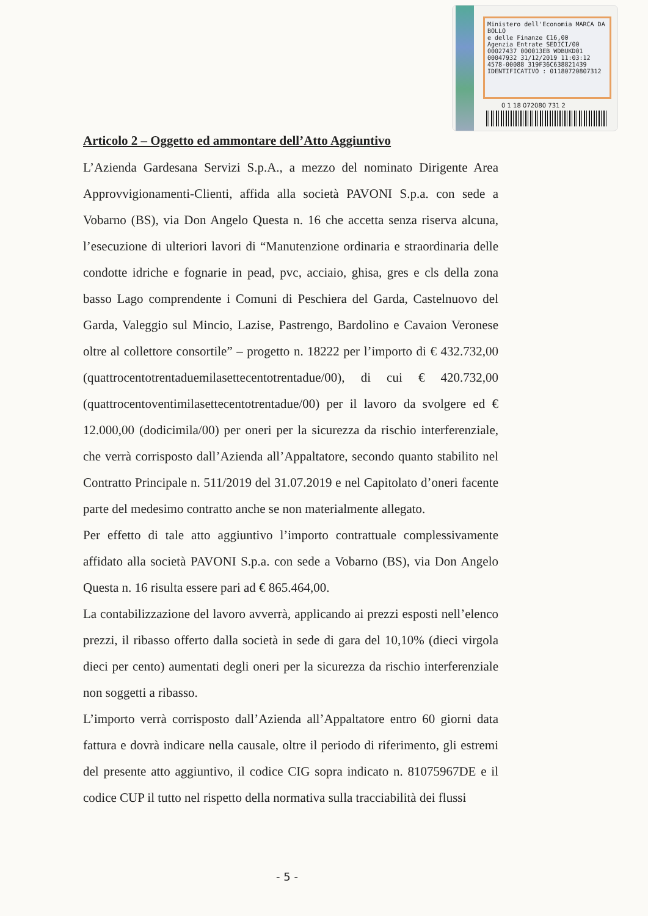Ministero dell'Economia MARCA DA BOLLO
e delle Finanze €16,00
Agenzia Entrate SEDICI/00
00027437 000013EB WDBUKD01
00047932 31/12/2019 11:03:12
4578-00088 319F36C638821439
IDENTIFICATIVO : 01180720807312
0 1 18 072080 731 2
Articolo 2 – Oggetto ed ammontare dell’Atto Aggiuntivo
L’Azienda Gardesana Servizi S.p.A., a mezzo del nominato Dirigente Area Approvvigionamenti-Clienti, affida alla società PAVONI S.p.a. con sede a Vobarno (BS), via Don Angelo Questa n. 16 che accetta senza riserva alcuna, l’esecuzione di ulteriori lavori di “Manutenzione ordinaria e straordinaria delle condotte idriche e fognarie in pead, pvc, acciaio, ghisa, gres e cls della zona basso Lago comprendente i Comuni di Peschiera del Garda, Castelnuovo del Garda, Valeggio sul Mincio, Lazise, Pastrengo, Bardolino e Cavaion Veronese oltre al collettore consortile” – progetto n. 18222 per l’importo di € 432.732,00 (quattrocentotrentaduemilasettecentotrentadue/00), di cui € 420.732,00 (quattrocentoventimilasettecentotrentadue/00) per il lavoro da svolgere ed € 12.000,00 (dodicimila/00) per oneri per la sicurezza da rischio interferenziale, che verrà corrisposto dall’Azienda all’Appaltatore, secondo quanto stabilito nel Contratto Principale n. 511/2019 del 31.07.2019 e nel Capitolato d’oneri facente parte del medesimo contratto anche se non materialmente allegato.
Per effetto di tale atto aggiuntivo l’importo contrattuale complessivamente affidato alla società PAVONI S.p.a. con sede a Vobarno (BS), via Don Angelo Questa n. 16 risulta essere pari ad € 865.464,00.
La contabilizzazione del lavoro avverrà, applicando ai prezzi esposti nell’elenco prezzi, il ribasso offerto dalla società in sede di gara del 10,10% (dieci virgola dieci per cento) aumentati degli oneri per la sicurezza da rischio interferenziale non soggetti a ribasso.
L’importo verrà corrisposto dall’Azienda all’Appaltatore entro 60 giorni data fattura e dovrà indicare nella causale, oltre il periodo di riferimento, gli estremi del presente atto aggiuntivo, il codice CIG sopra indicato n. 81075967DE e il codice CUP il tutto nel rispetto della normativa sulla tracciabilità dei flussi
- 5 -